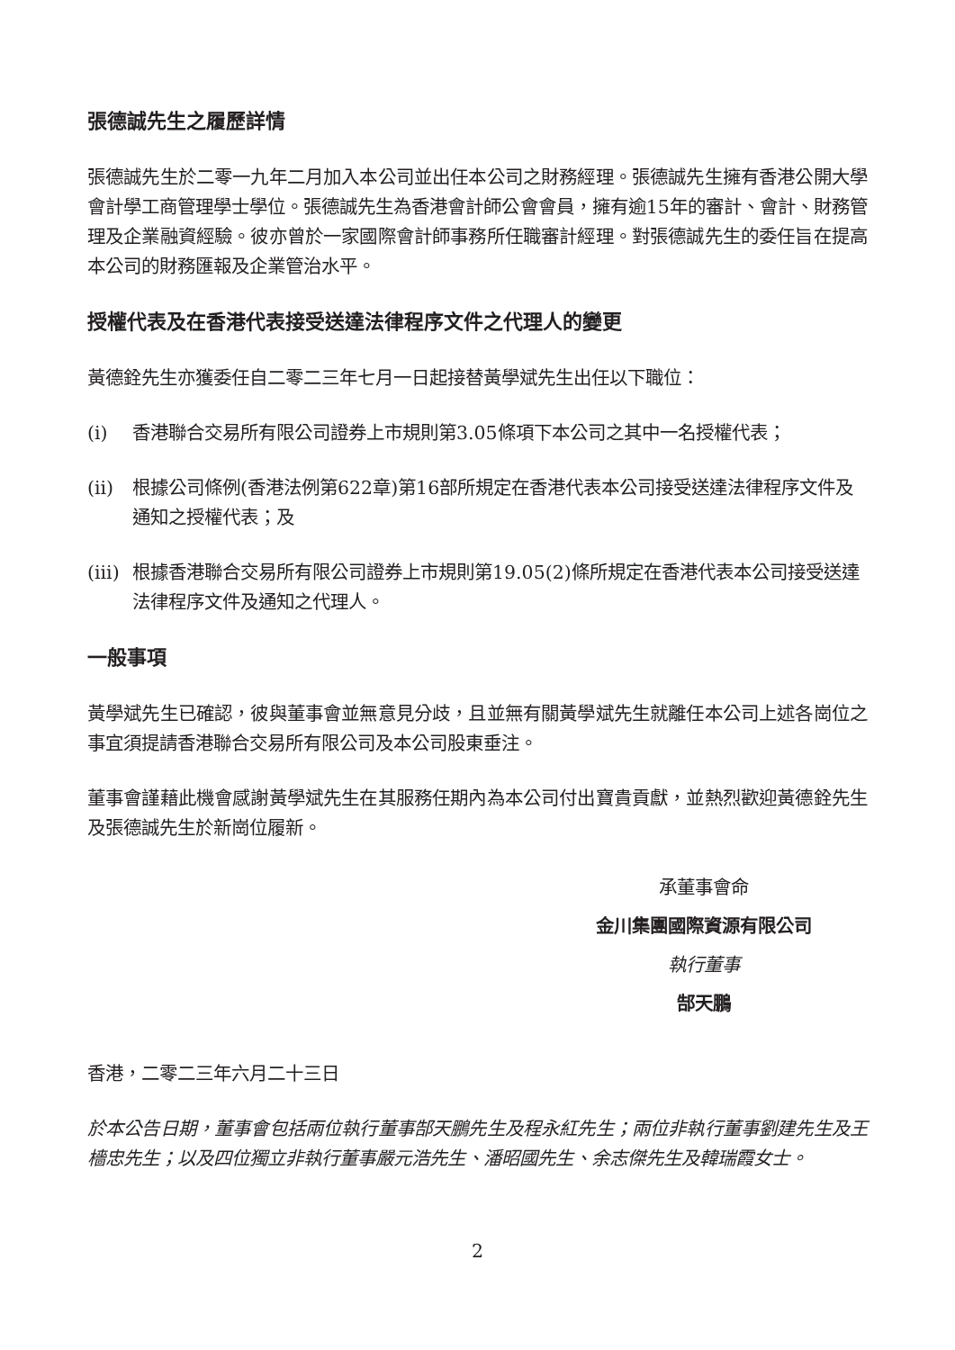張德誠先生之履歷詳情
張德誠先生於二零一九年二月加入本公司並出任本公司之財務經理。張德誠先生擁有香港公開大學會計學工商管理學士學位。張德誠先生為香港會計師公會會員，擁有逾15年的審計、會計、財務管理及企業融資經驗。彼亦曾於一家國際會計師事務所任職審計經理。對張德誠先生的委任旨在提高本公司的財務匯報及企業管治水平。
授權代表及在香港代表接受送達法律程序文件之代理人的變更
黃德銓先生亦獲委任自二零二三年七月一日起接替黃學斌先生出任以下職位：
(i) 香港聯合交易所有限公司證券上市規則第3.05條項下本公司之其中一名授權代表；
(ii) 根據公司條例(香港法例第622章)第16部所規定在香港代表本公司接受送達法律程序文件及通知之授權代表；及
(iii)
根據香港聯合交易所有限公司證券上市規則第19.05(2)條所規定在香港代表本公司接受送達法律程序文件及通知之代理人。
一般事項
黃學斌先生已確認，彼與董事會並無意見分歧，且並無有關黃學斌先生就離任本公司上述各崗位之事宜須提請香港聯合交易所有限公司及本公司股東垂注。
董事會謹藉此機會感謝黃學斌先生在其服務任期內為本公司付出寶貴貢獻，並熱烈歡迎黃德銓先生及張德誠先生於新崗位履新。
承董事會命
金川集團國際資源有限公司
執行董事
郜天鵬
香港，二零二三年六月二十三日
於本公告日期，董事會包括兩位執行董事郜天鵬先生及程永紅先生；兩位非執行董事劉建先生及王檣忠先生；以及四位獨立非執行董事嚴元浩先生、潘昭國先生、余志傑先生及韓瑞霞女士。
2